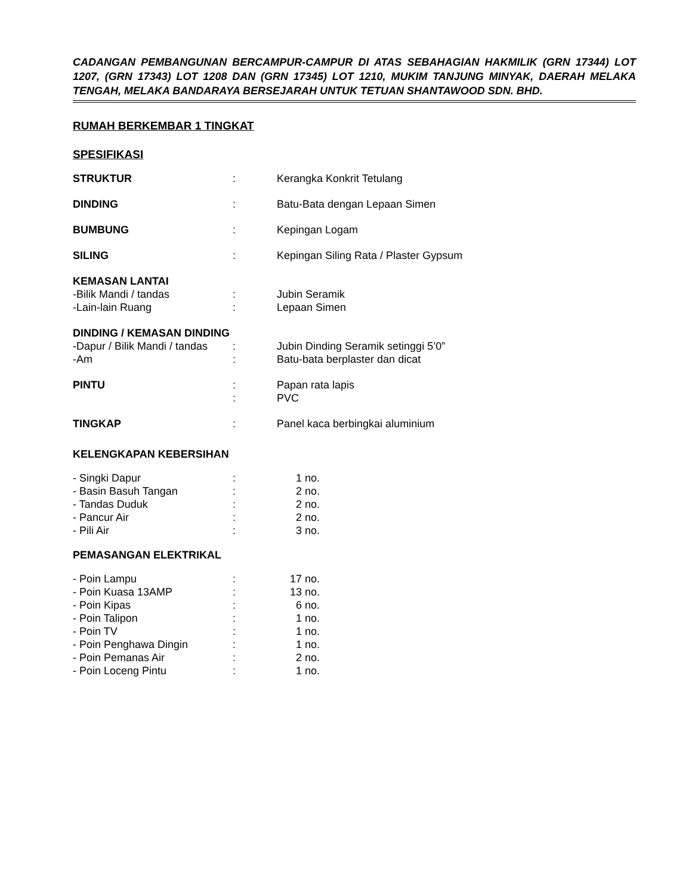CADANGAN PEMBANGUNAN BERCAMPUR-CAMPUR DI ATAS SEBAHAGIAN HAKMILIK (GRN 17344) LOT 1207, (GRN 17343) LOT 1208 DAN (GRN 17345) LOT 1210, MUKIM TANJUNG MINYAK, DAERAH MELAKA TENGAH, MELAKA BANDARAYA BERSEJARAH UNTUK TETUAN SHANTAWOOD SDN. BHD.
RUMAH BERKEMBAR 1 TINGKAT
SPESIFIKASI
| STRUKTUR | : | Kerangka Konkrit Tetulang |
| DINDING | : | Batu-Bata dengan Lepaan Simen |
| BUMBUNG | : | Kepingan Logam |
| SILING | : | Kepingan Siling Rata / Plaster Gypsum |
| KEMASAN LANTAI | | |
| -Bilik Mandi / tandas | : | Jubin Seramik |
| -Lain-lain Ruang | : | Lepaan Simen |
| DINDING / KEMASAN DINDING | | |
| -Dapur / Bilik Mandi / tandas | : | Jubin Dinding Seramik setinggi 5’0” |
| -Am | : | Batu-bata berplaster dan dicat |
| PINTU | : | Papan rata lapis |
| | : | PVC |
| TINGKAP | : | Panel kaca berbingkai aluminium |
KELENGKAPAN KEBERSIHAN
| - Singki Dapur | : | 1 no. |
| - Basin Basuh Tangan | : | 2 no. |
| - Tandas Duduk | : | 2 no. |
| - Pancur Air | : | 2 no. |
| - Pili Air | : | 3 no. |
PEMASANGAN ELEKTRIKAL
| - Poin Lampu | : | 17 no. |
| - Poin Kuasa 13AMP | : | 13 no. |
| - Poin Kipas | : | 6 no. |
| - Poin Talipon | : | 1 no. |
| - Poin TV | : | 1 no. |
| - Poin Penghawa Dingin | : | 1 no. |
| - Poin Pemanas Air | : | 2 no. |
| - Poin Loceng Pintu | : | 1 no. |